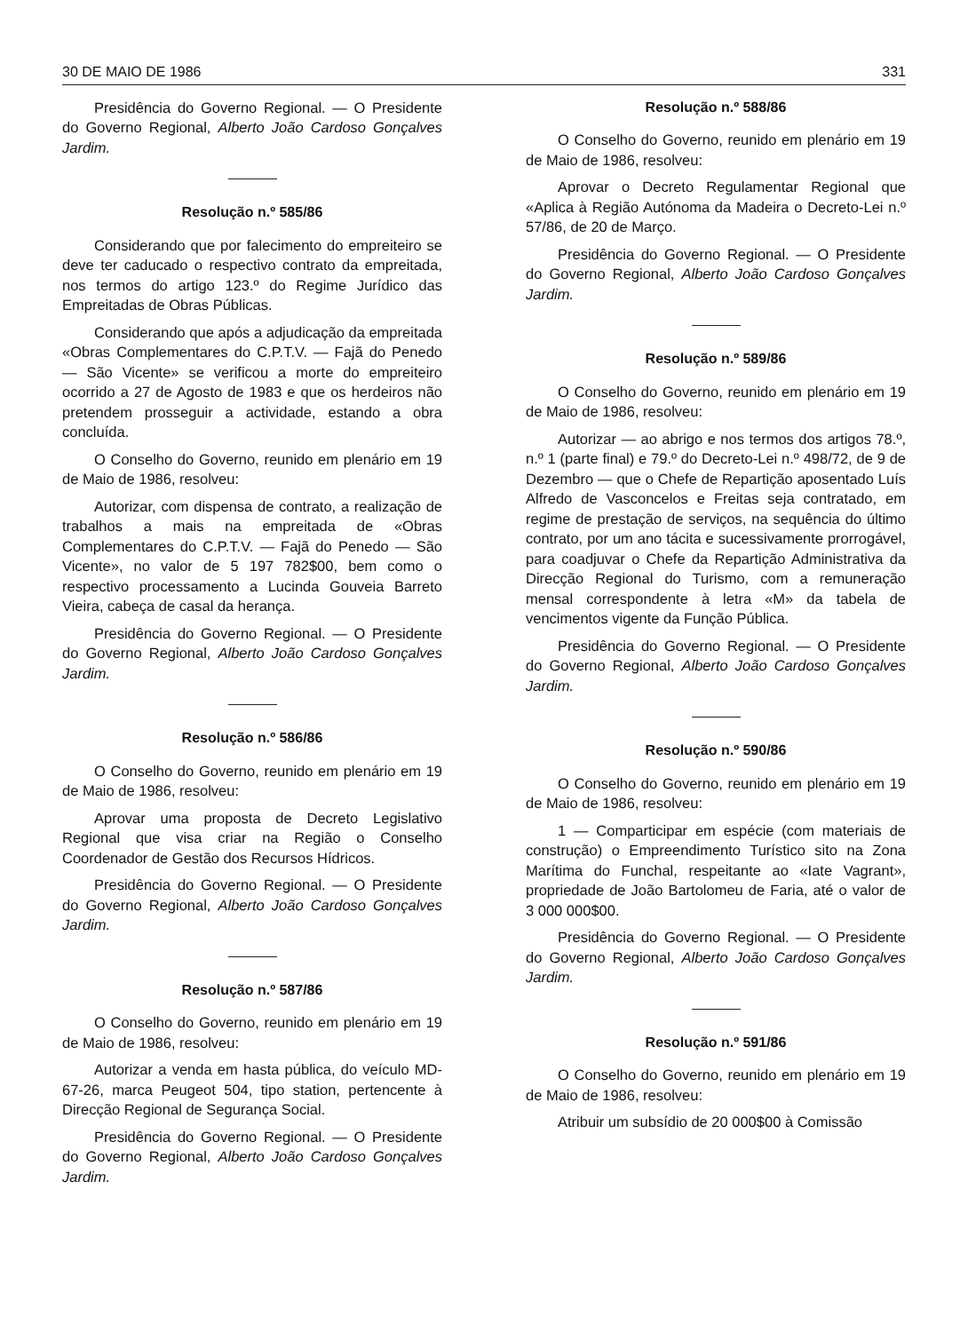30 DE MAIO DE 1986 331
Presidência do Governo Regional. — O Presidente do Governo Regional, Alberto João Cardoso Gonçalves Jardim.
Resolução n.º 585/86
Considerando que por falecimento do empreiteiro se deve ter caducado o respectivo contrato da empreitada, nos termos do artigo 123.º do Regime Jurídico das Empreitadas de Obras Públicas.
Considerando que após a adjudicação da empreitada «Obras Complementares do C.P.T.V. — Fajã do Penedo — São Vicente» se verificou a morte do empreiteiro ocorrido a 27 de Agosto de 1983 e que os herdeiros não pretendem prosseguir a actividade, estando a obra concluída.
O Conselho do Governo, reunido em plenário em 19 de Maio de 1986, resolveu:
Autorizar, com dispensa de contrato, a realização de trabalhos a mais na empreitada de «Obras Complementares do C.P.T.V. — Fajã do Penedo — São Vicente», no valor de 5 197 782$00, bem como o respectivo processamento a Lucinda Gouveia Barreto Vieira, cabeça de casal da herança.
Presidência do Governo Regional. — O Presidente do Governo Regional, Alberto João Cardoso Gonçalves Jardim.
Resolução n.º 586/86
O Conselho do Governo, reunido em plenário em 19 de Maio de 1986, resolveu:
Aprovar uma proposta de Decreto Legislativo Regional que visa criar na Região o Conselho Coordenador de Gestão dos Recursos Hídricos.
Presidência do Governo Regional. — O Presidente do Governo Regional, Alberto João Cardoso Gonçalves Jardim.
Resolução n.º 587/86
O Conselho do Governo, reunido em plenário em 19 de Maio de 1986, resolveu:
Autorizar a venda em hasta pública, do veículo MD-67-26, marca Peugeot 504, tipo station, pertencente à Direcção Regional de Segurança Social.
Presidência do Governo Regional. — O Presidente do Governo Regional, Alberto João Cardoso Gonçalves Jardim.
Resolução n.º 588/86
O Conselho do Governo, reunido em plenário em 19 de Maio de 1986, resolveu:
Aprovar o Decreto Regulamentar Regional que «Aplica à Região Autónoma da Madeira o Decreto-Lei n.º 57/86, de 20 de Março.
Presidência do Governo Regional. — O Presidente do Governo Regional, Alberto João Cardoso Gonçalves Jardim.
Resolução n.º 589/86
O Conselho do Governo, reunido em plenário em 19 de Maio de 1986, resolveu:
Autorizar — ao abrigo e nos termos dos artigos 78.º, n.º 1 (parte final) e 79.º do Decreto-Lei n.º 498/72, de 9 de Dezembro — que o Chefe de Repartição aposentado Luís Alfredo de Vasconcelos e Freitas seja contratado, em regime de prestação de serviços, na sequência do último contrato, por um ano tácita e sucessivamente prorrogável, para coadjuvar o Chefe da Repartição Administrativa da Direcção Regional do Turismo, com a remuneração mensal correspondente à letra «M» da tabela de vencimentos vigente da Função Pública.
Presidência do Governo Regional. — O Presidente do Governo Regional, Alberto João Cardoso Gonçalves Jardim.
Resolução n.º 590/86
O Conselho do Governo, reunido em plenário em 19 de Maio de 1986, resolveu:
1 — Comparticipar em espécie (com materiais de construção) o Empreendimento Turístico sito na Zona Marítima do Funchal, respeitante ao «Iate Vagrant», propriedade de João Bartolomeu de Faria, até o valor de 3 000 000$00.
Presidência do Governo Regional. — O Presidente do Governo Regional, Alberto João Cardoso Gonçalves Jardim.
Resolução n.º 591/86
O Conselho do Governo, reunido em plenário em 19 de Maio de 1986, resolveu:
Atribuir um subsídio de 20 000$00 à Comissão